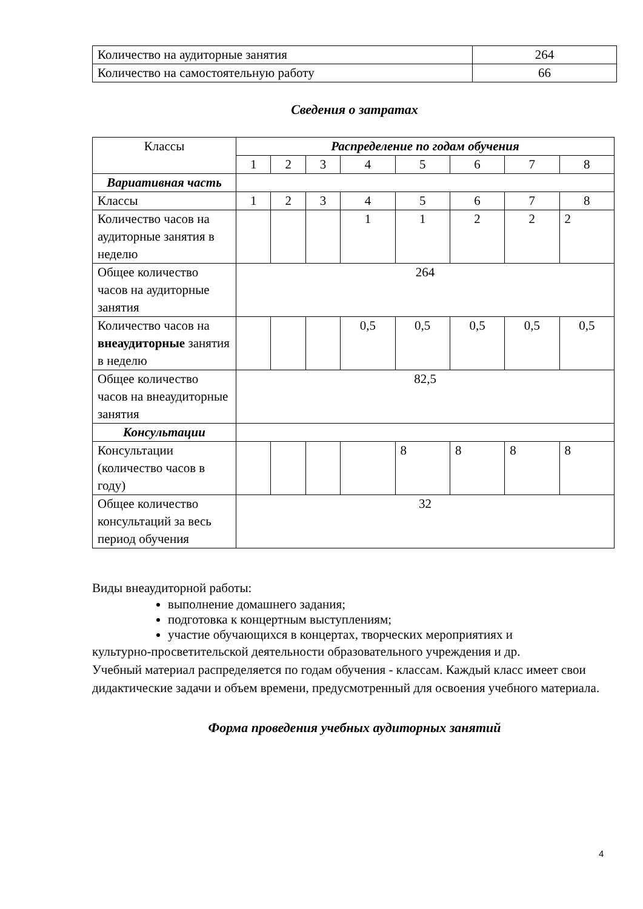| Количество на аудиторные занятия | 264 |
| Количество на самостоятельную работу | 66 |
Сведения о затратах
| Классы | Распределение по годам обучения | | | | | | | |
| | 1 | 2 | 3 | 4 | 5 | 6 | 7 | 8 |
| Вариативная часть | | | | | | | | |
| Классы | 1 | 2 | 3 | 4 | 5 | 6 | 7 | 8 |
| Количество часов на аудиторные занятия в неделю | | | | 1 | 1 | 2 | 2 | 2 |
| Общее количество часов на аудиторные занятия | 264 | | | | | | | |
| Количество часов на внеаудиторные занятия в неделю | | | | 0,5 | 0,5 | 0,5 | 0,5 | 0,5 |
| Общее количество часов на внеаудиторные занятия | 82,5 | | | | | | | |
| Консультации | | | | | | | | |
| Консультации (количество часов в году) | | | | | 8 | 8 | 8 | 8 |
| Общее количество консультаций за весь период обучения | 32 | | | | | | | |
Виды внеаудиторной работы:
выполнение домашнего задания;
подготовка к концертным выступлениям;
участие обучающихся в концертах, творческих мероприятиях и
культурно-просветительской деятельности образовательного учреждения и др.
Учебный материал распределяется по годам обучения - классам. Каждый класс имеет свои дидактические задачи и объем времени, предусмотренный для освоения учебного материала.
Форма проведения учебных аудиторных занятий
4